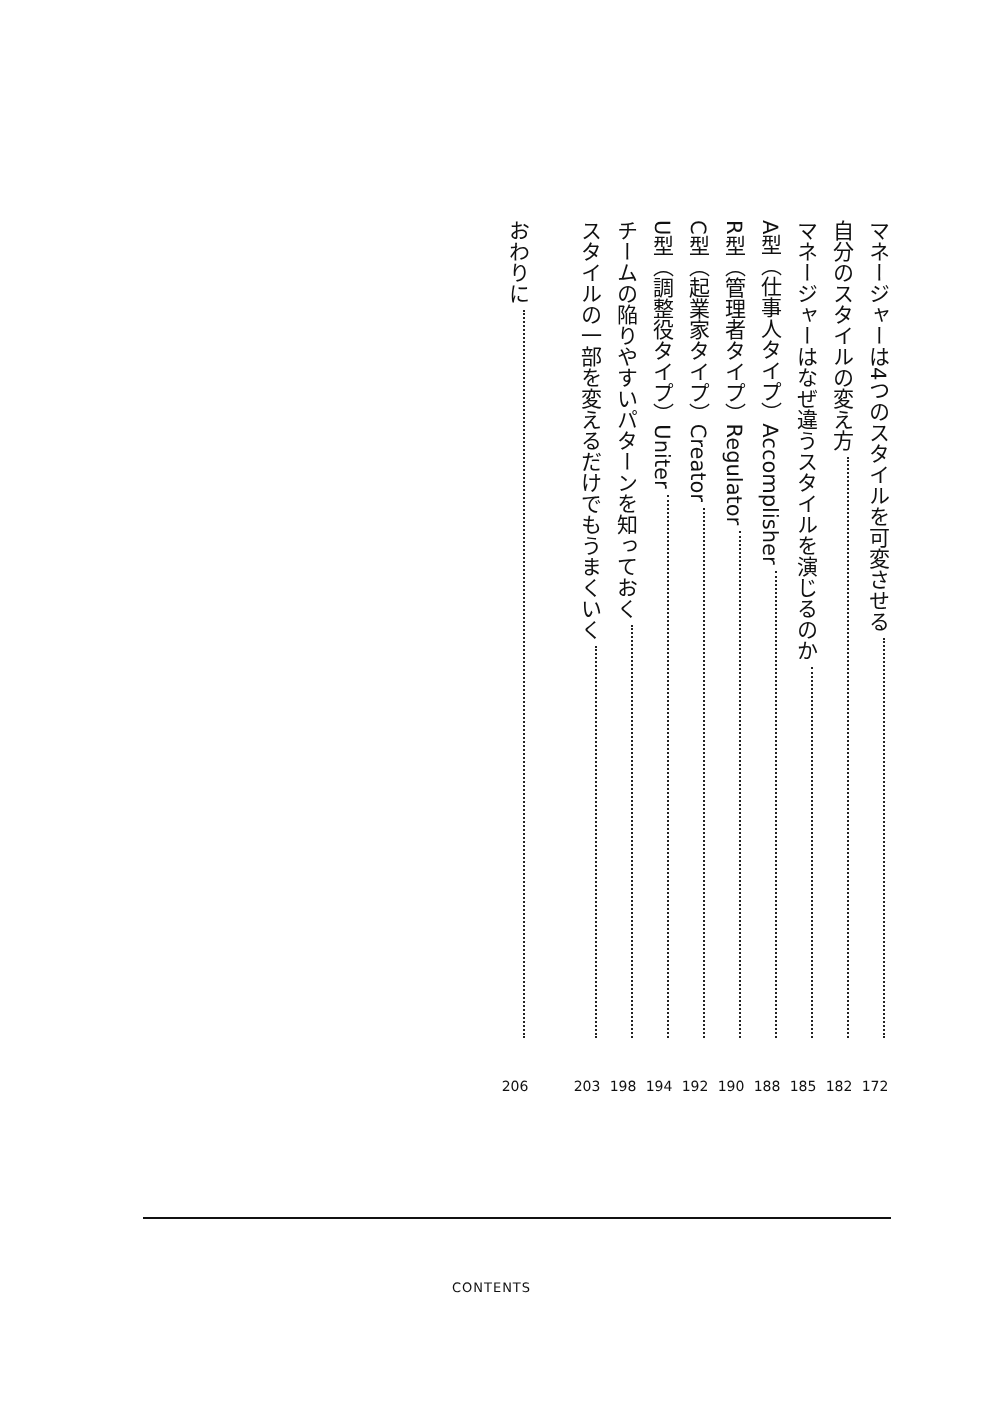マネージャーは4つのスタイルを可変させる 172
自分のスタイルの変え方 182
マネージャーはなぜ違うスタイルを演じるのか 185
A型（仕事人タイプ）Accomplisher 188
R型（管理者タイプ）Regulator 190
C型（起業家タイプ）Creator 192
U型（調整役タイプ）Uniter 194
チームの陥りやすいパターンを知っておく 198
スタイルの一部を変えるだけでもうまくいく 203
おわりに 206
CONTENTS